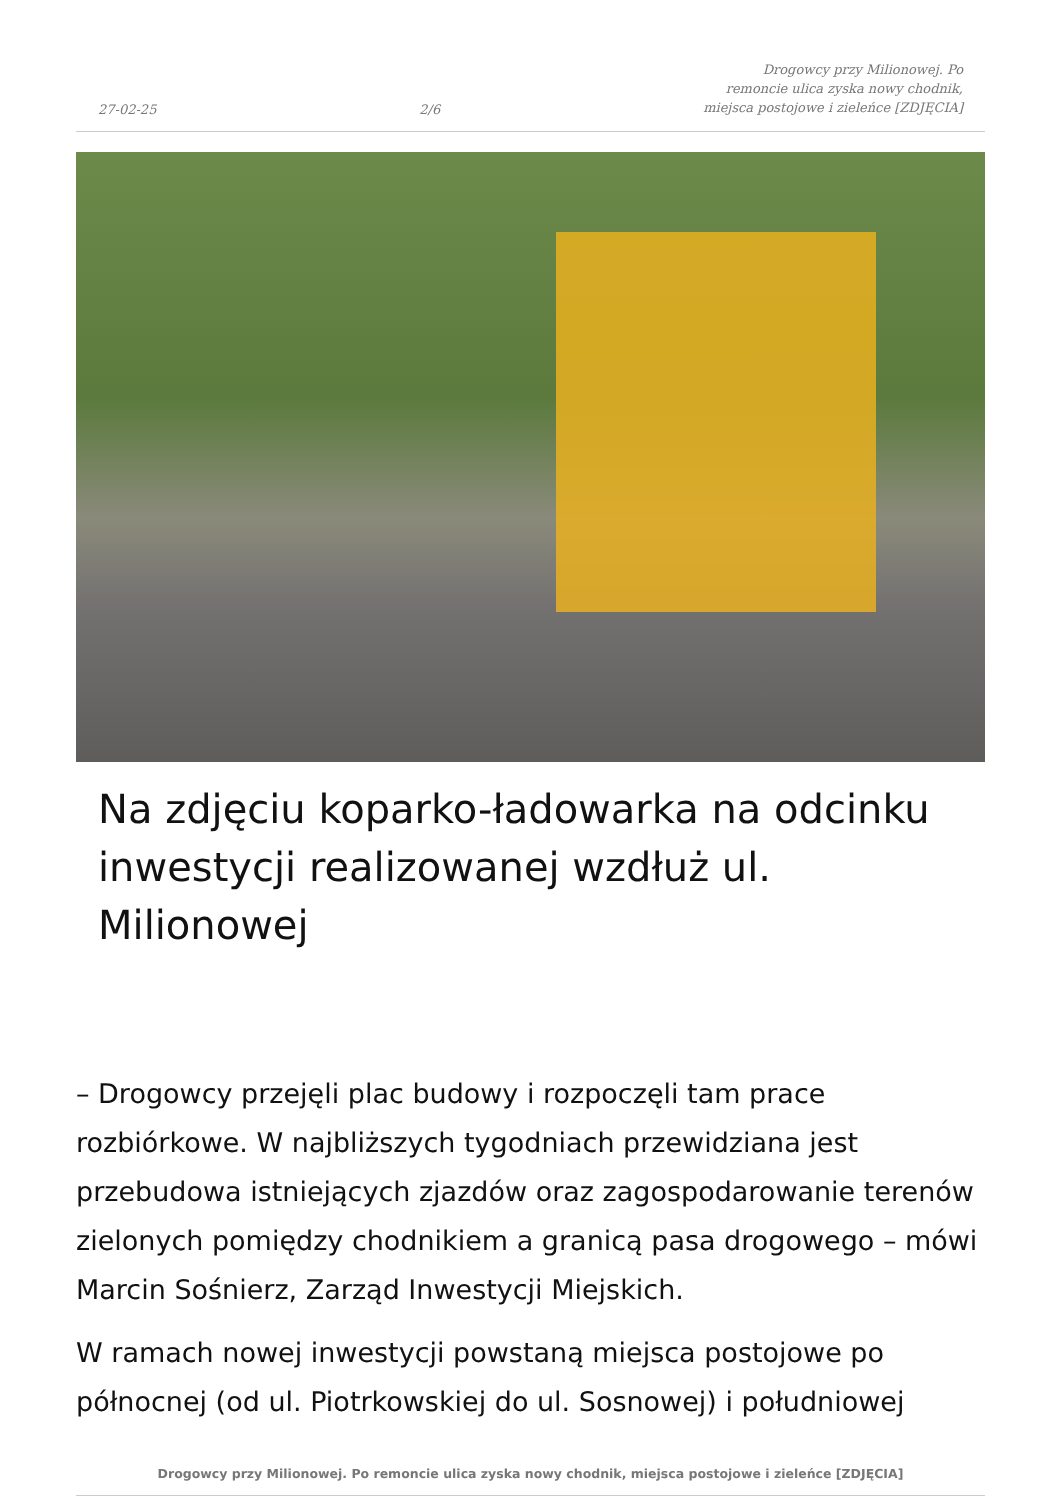27-02-25 2/6 Drogowcy przy Milionowej. Po remoncie ulica zyska nowy chodnik, miejsca postojowe i zieleńce [ZDJĘCIA]
Na zdjęciu koparko-ładowarka na odcinku inwestycji realizowanej wzdłuż ul. Milionowej
– Drogowcy przejęli plac budowy i rozpoczęli tam prace rozbiórkowe. W najbliższych tygodniach przewidziana jest przebudowa istniejących zjazdów oraz zagospodarowanie terenów zielonych pomiędzy chodnikiem a granicą pasa drogowego – mówi Marcin Sośnierz, Zarząd Inwestycji Miejskich.
W ramach nowej inwestycji powstaną miejsca postojowe po północnej (od ul. Piotrkowskiej do ul. Sosnowej) i południowej
Drogowcy przy Milionowej. Po remoncie ulica zyska nowy chodnik, miejsca postojowe i zieleńce [ZDJĘCIA]